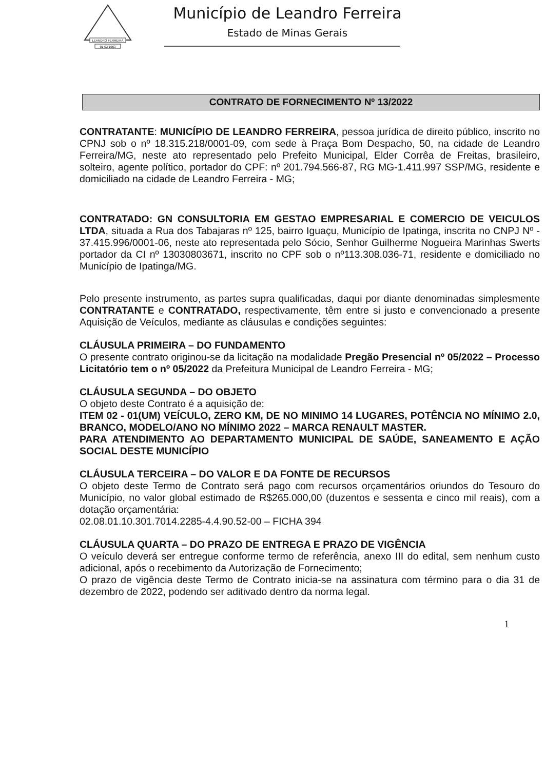LEANDRO FERREIRA
01-03-1963
Município de Leandro Ferreira
Estado de Minas Gerais
CONTRATO DE FORNECIMENTO Nº 13/2022
CONTRATANTE: MUNICÍPIO DE LEANDRO FERREIRA, pessoa jurídica de direito público, inscrito no CPNJ sob o nº 18.315.218/0001-09, com sede à Praça Bom Despacho, 50, na cidade de Leandro Ferreira/MG, neste ato representado pelo Prefeito Municipal, Elder Corrêa de Freitas, brasileiro, solteiro, agente político, portador do CPF: nº 201.794.566-87, RG MG-1.411.997 SSP/MG, residente e domiciliado na cidade de Leandro Ferreira - MG;
CONTRATADO: GN CONSULTORIA EM GESTAO EMPRESARIAL E COMERCIO DE VEICULOS LTDA, situada a Rua dos Tabajaras nº 125, bairro Iguaçu, Município de Ipatinga, inscrita no CNPJ Nº - 37.415.996/0001-06, neste ato representada pelo Sócio, Senhor Guilherme Nogueira Marinhas Swerts portador da CI nº 13030803671, inscrito no CPF sob o nº113.308.036-71, residente e domiciliado no Município de Ipatinga/MG.
Pelo presente instrumento, as partes supra qualificadas, daqui por diante denominadas simplesmente CONTRATANTE e CONTRATADO, respectivamente, têm entre si justo e convencionado a presente Aquisição de Veículos, mediante as cláusulas e condições seguintes:
CLÁUSULA PRIMEIRA – DO FUNDAMENTO
O presente contrato originou-se da licitação na modalidade Pregão Presencial nº 05/2022 – Processo Licitatório tem o nº 05/2022 da Prefeitura Municipal de Leandro Ferreira - MG;
CLÁUSULA SEGUNDA – DO OBJETO
O objeto deste Contrato é a aquisição de:
ITEM 02 - 01(UM) VEÍCULO, ZERO KM, DE NO MINIMO 14 LUGARES, POTÊNCIA NO MÍNIMO 2.0, BRANCO, MODELO/ANO NO MÍNIMO 2022 – MARCA RENAULT MASTER.
PARA ATENDIMENTO AO DEPARTAMENTO MUNICIPAL DE SAÚDE, SANEAMENTO E AÇÃO SOCIAL DESTE MUNICÍPIO
CLÁUSULA TERCEIRA – DO VALOR E DA FONTE DE RECURSOS
O objeto deste Termo de Contrato será pago com recursos orçamentários oriundos do Tesouro do Município, no valor global estimado de R$265.000,00 (duzentos e sessenta e cinco mil reais), com a dotação orçamentária:
02.08.01.10.301.7014.2285-4.4.90.52-00 – FICHA 394
CLÁUSULA QUARTA – DO PRAZO DE ENTREGA E PRAZO DE VIGÊNCIA
O veículo deverá ser entregue conforme termo de referência, anexo III do edital, sem nenhum custo adicional, após o recebimento da Autorização de Fornecimento;
O prazo de vigência deste Termo de Contrato inicia-se na assinatura com término para o dia 31 de dezembro de 2022, podendo ser aditivado dentro da norma legal.
1